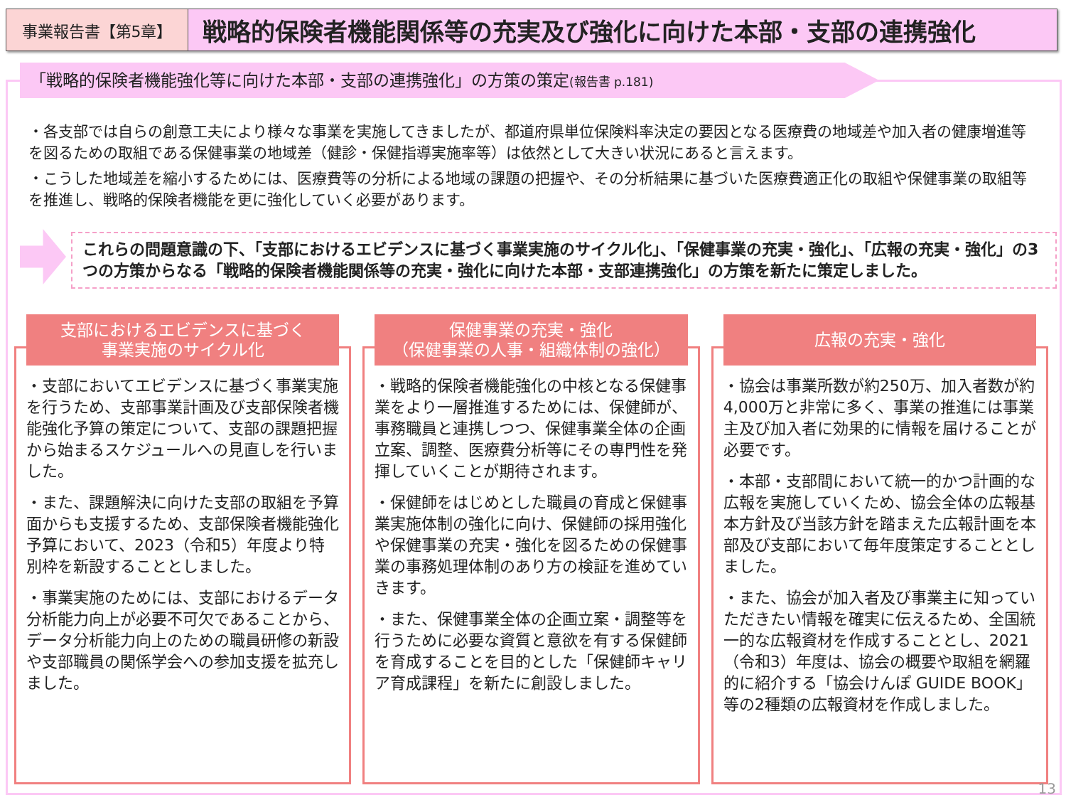事業報告書【第5章】
戦略的保険者機能関係等の充実及び強化に向けた本部・支部の連携強化
「戦略的保険者機能強化等に向けた本部・支部の連携強化」の方策の策定(報告書 p.181)
・各支部では自らの創意工夫により様々な事業を実施してきましたが、都道府県単位保険料率決定の要因となる医療費の地域差や加入者の健康増進等を図るための取組である保健事業の地域差（健診・保健指導実施率等）は依然として大きい状況にあると言えます。
・こうした地域差を縮小するためには、医療費等の分析による地域の課題の把握や、その分析結果に基づいた医療費適正化の取組や保健事業の取組等を推進し、戦略的保険者機能を更に強化していく必要があります。
これらの問題意識の下、「支部におけるエビデンスに基づく事業実施のサイクル化」、「保健事業の充実・強化」、「広報の充実・強化」の3つの方策からなる「戦略的保険者機能関係等の充実・強化に向けた本部・支部連携強化」の方策を新たに策定しました。
支部におけるエビデンスに基づく
事業実施のサイクル化
・支部においてエビデンスに基づく事業実施を行うため、支部事業計画及び支部保険者機能強化予算の策定について、支部の課題把握から始まるスケジュールへの見直しを行いました。
・また、課題解決に向けた支部の取組を予算面からも支援するため、支部保険者機能強化予算において、2023（令和5）年度より特別枠を新設することとしました。
・事業実施のためには、支部におけるデータ分析能力向上が必要不可欠であることから、データ分析能力向上のための職員研修の新設や支部職員の関係学会への参加支援を拡充しました。
保健事業の充実・強化
（保健事業の人事・組織体制の強化）
・戦略的保険者機能強化の中核となる保健事業をより一層推進するためには、保健師が、事務職員と連携しつつ、保健事業全体の企画立案、調整、医療費分析等にその専門性を発揮していくことが期待されます。
・保健師をはじめとした職員の育成と保健事業実施体制の強化に向け、保健師の採用強化や保健事業の充実・強化を図るための保健事業の事務処理体制のあり方の検証を進めていきます。
・また、保健事業全体の企画立案・調整等を行うために必要な資質と意欲を有する保健師を育成することを目的とした「保健師キャリア育成課程」を新たに創設しました。
広報の充実・強化
・協会は事業所数が約250万、加入者数が約4,000万と非常に多く、事業の推進には事業主及び加入者に効果的に情報を届けることが必要です。
・本部・支部間において統一的かつ計画的な広報を実施していくため、協会全体の広報基本方針及び当該方針を踏まえた広報計画を本部及び支部において毎年度策定することとしました。
・また、協会が加入者及び事業主に知っていただきたい情報を確実に伝えるため、全国統一的な広報資材を作成することとし、2021（令和3）年度は、協会の概要や取組を網羅的に紹介する「協会けんぽ GUIDE BOOK」等の2種類の広報資材を作成しました。
13